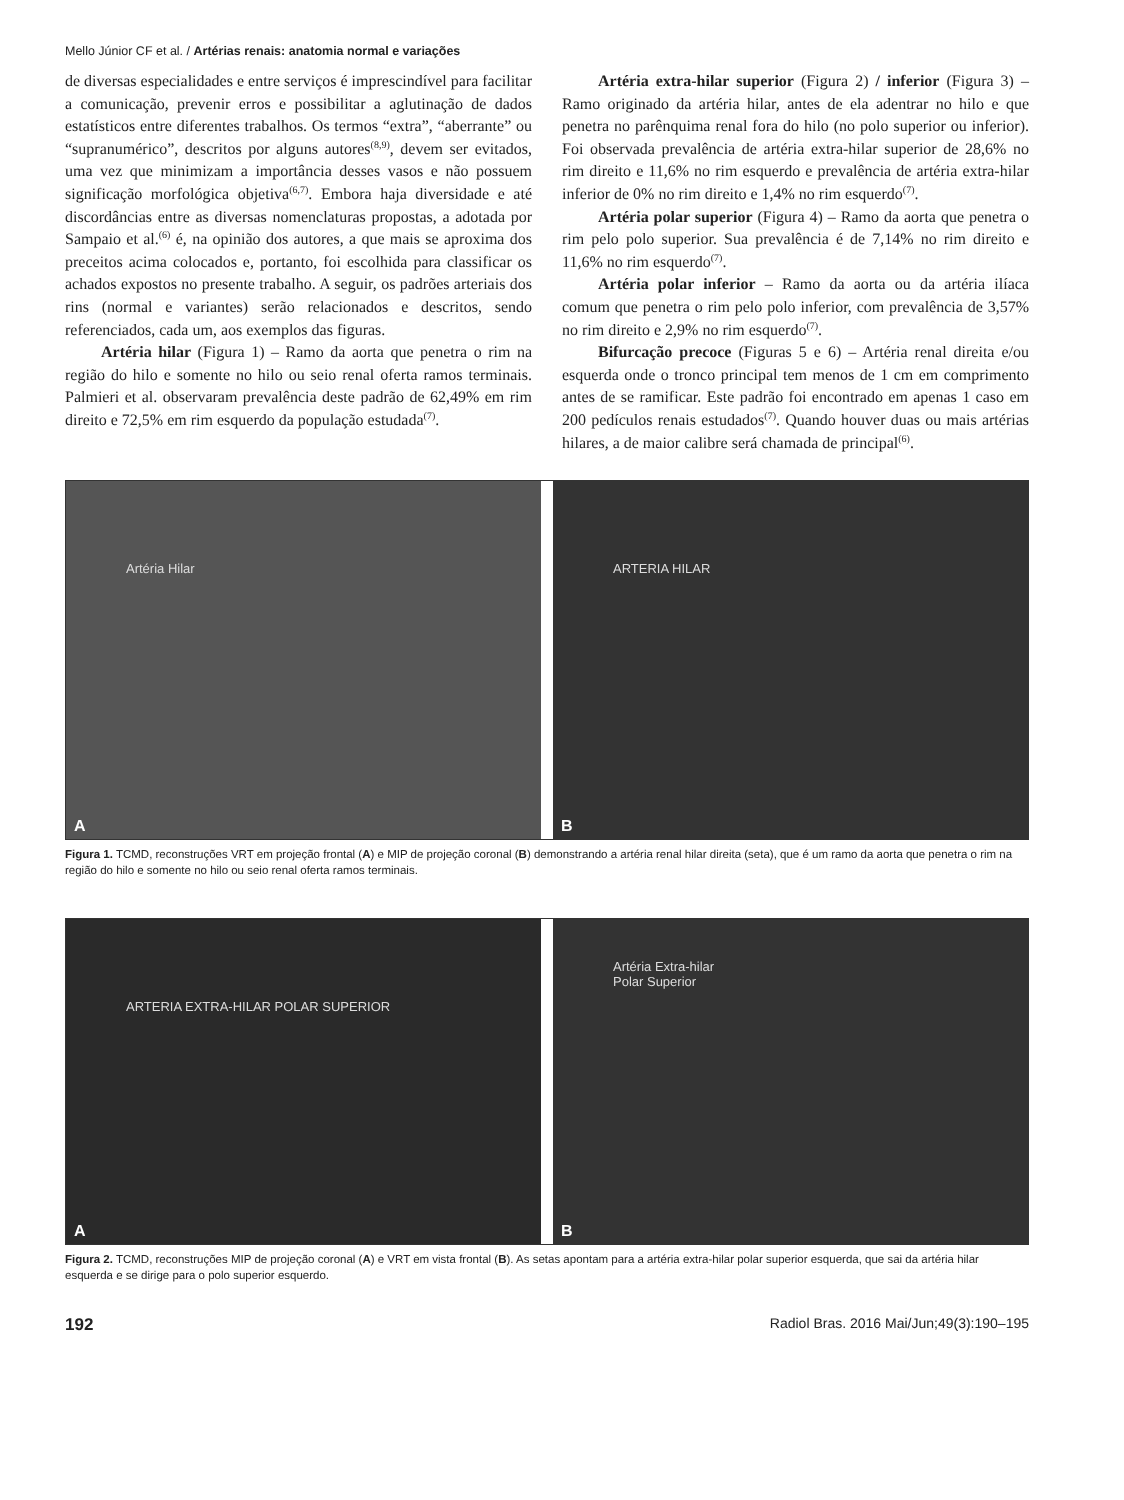Mello Júnior CF et al. / Artérias renais: anatomia normal e variações
de diversas especialidades e entre serviços é imprescindível para facilitar a comunicação, prevenir erros e possibilitar a aglutinação de dados estatísticos entre diferentes trabalhos. Os termos “extra”, “aberrante” ou “supranumérico”, descritos por alguns autores<sup>(8,9)</sup>, devem ser evitados, uma vez que minimizam a importância desses vasos e não possuem significação morfológica objetiva<sup>(6,7)</sup>. Embora haja diversidade e até discordâncias entre as diversas nomenclaturas propostas, a adotada por Sampaio et al.<sup>(6)</sup> é, na opinião dos autores, a que mais se aproxima dos preceitos acima colocados e, portanto, foi escolhida para classificar os achados expostos no presente trabalho. A seguir, os padrões arteriais dos rins (normal e variantes) serão relacionados e descritos, sendo referenciados, cada um, aos exemplos das figuras.
Artéria hilar (Figura 1) – Ramo da aorta que penetra o rim na região do hilo e somente no hilo ou seio renal oferta ramos terminais. Palmieri et al. observaram prevalência deste padrão de 62,49% em rim direito e 72,5% em rim esquerdo da população estudada<sup>(7)</sup>.
Artéria extra-hilar superior (Figura 2) / inferior (Figura 3) – Ramo originado da artéria hilar, antes de ela adentrar no hilo e que penetra no parênquima renal fora do hilo (no polo superior ou inferior). Foi observada prevalência de artéria extra-hilar superior de 28,6% no rim direito e 11,6% no rim esquerdo e prevalência de artéria extra-hilar inferior de 0% no rim direito e 1,4% no rim esquerdo<sup>(7)</sup>.
Artéria polar superior (Figura 4) – Ramo da aorta que penetra o rim pelo polo superior. Sua prevalência é de 7,14% no rim direito e 11,6% no rim esquerdo<sup>(7)</sup>.
Artéria polar inferior – Ramo da aorta ou da artéria ilíaca comum que penetra o rim pelo polo inferior, com prevalência de 3,57% no rim direito e 2,9% no rim esquerdo<sup>(7)</sup>.
Bifurcação precoce (Figuras 5 e 6) – Artéria renal direita e/ou esquerda onde o tronco principal tem menos de 1 cm em comprimento antes de se ramificar. Este padrão foi encontrado em apenas 1 caso em 200 pedículos renais estudados<sup>(7)</sup>. Quando houver duas ou mais artérias hilares, a de maior calibre será chamada de principal<sup>(6)</sup>.
Artéria Hilar
A
ARTERIA HILAR
B
Figura 1. TCMD, reconstruções VRT em projeção frontal (A) e MIP de projeção coronal (B) demonstrando a artéria renal hilar direita (seta), que é um ramo da aorta que penetra o rim na região do hilo e somente no hilo ou seio renal oferta ramos terminais.
ARTERIA EXTRA-HILAR POLAR SUPERIOR
A
Artéria Extra-hilar
Polar Superior
B
Figura 2. TCMD, reconstruções MIP de projeção coronal (A) e VRT em vista frontal (B). As setas apontam para a artéria extra-hilar polar superior esquerda, que sai da artéria hilar esquerda e se dirige para o polo superior esquerdo.
192 Radiol Bras. 2016 Mai/Jun;49(3):190–195